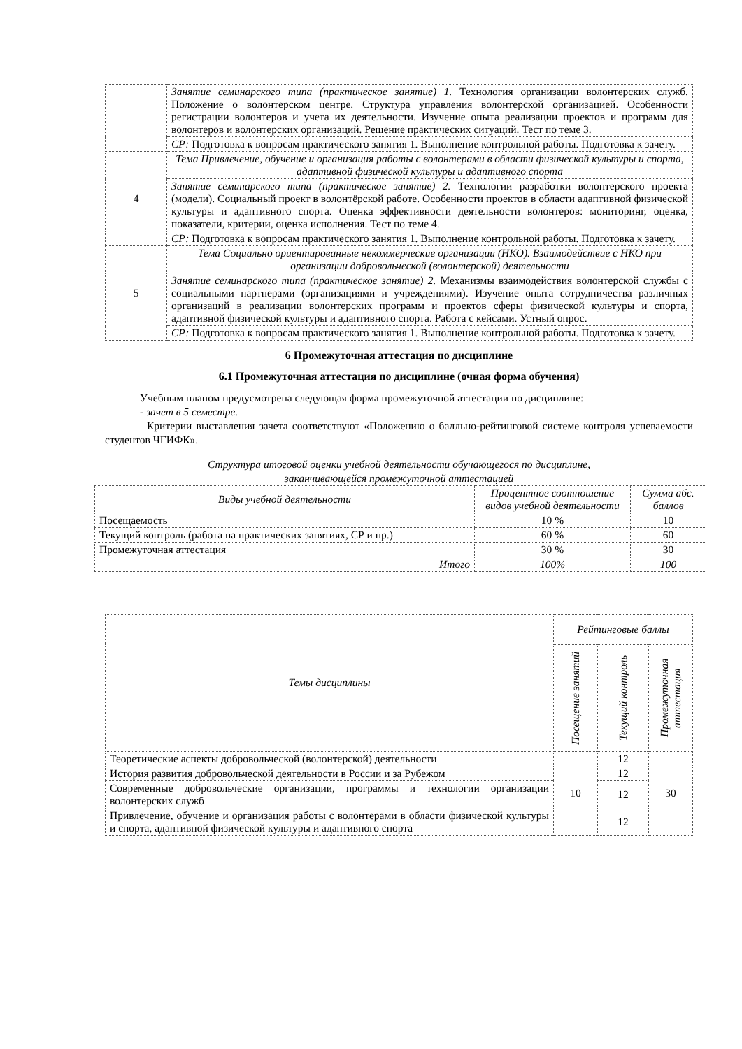| | Занятие семинарского типа (практическое занятие) 1. Технология организации волонтерских служб. Положение о волонтерском центре. Структура управления волонтерской организацией. Особенности регистрации волонтеров и учета их деятельности. Изучение опыта реализации проектов и программ для волонтеров и волонтерских организаций. Решение практических ситуаций. Тест по теме 3. |
| | СР: Подготовка к вопросам практического занятия 1. Выполнение контрольной работы. Подготовка к зачету. |
| 4 | Тема Привлечение, обучение и организация работы с волонтерами в области физической культуры и спорта, адаптивной физической культуры и адаптивного спорта |
| | Занятие семинарского типа (практическое занятие) 2. Технологии разработки волонтерского проекта (модели). Социальный проект в волонтёрской работе. Особенности проектов в области адаптивной физической культуры и адаптивного спорта. Оценка эффективности деятельности волонтеров: мониторинг, оценка, показатели, критерии, оценка исполнения. Тест по теме 4. |
| | СР: Подготовка к вопросам практического занятия 1. Выполнение контрольной работы. Подготовка к зачету. |
| 5 | Тема Социально ориентированные некоммерческие организации (НКО). Взаимодействие с НКО при организации добровольческой (волонтерской) деятельности |
| | Занятие семинарского типа (практическое занятие) 2. Механизмы взаимодействия волонтерской службы с социальными партнерами (организациями и учреждениями). Изучение опыта сотрудничества различных организаций в реализации волонтерских программ и проектов сферы физической культуры и спорта, адаптивной физической культуры и адаптивного спорта. Работа с кейсами. Устный опрос. |
| | СР: Подготовка к вопросам практического занятия 1. Выполнение контрольной работы. Подготовка к зачету. |
6 Промежуточная аттестация по дисциплине
6.1 Промежуточная аттестация по дисциплине (очная форма обучения)
Учебным планом предусмотрена следующая форма промежуточной аттестации по дисциплине:
- зачет в 5 семестре.
Критерии выставления зачета соответствуют «Положению о балльно-рейтинговой системе контроля успеваемости студентов ЧГИФК».
Структура итоговой оценки учебной деятельности обучающегося по дисциплине,
заканчивающейся промежуточной аттестацией
| Виды учебной деятельности | Процентное соотношение видов учебной деятельности | Сумма абс. баллов |
| --- | --- | --- |
| Посещаемость | 10 % | 10 |
| Текущий контроль (работа на практических занятиях, СР и пр.) | 60 % | 60 |
| Промежуточная аттестация | 30 % | 30 |
| Итого | 100% | 100 |
| Темы дисциплины | Рейтинговые баллы | | |
| --- | --- | --- | --- |
| | Посещение занятий | Текущий контроль | Промежуточная аттестация |
| Теоретические аспекты добровольческой (волонтерской) деятельности | 10 | 12 | 30 |
| История развития добровольческой деятельности в России и за Рубежом | | 12 | |
| Современные добровольческие организации, программы и технологии организации волонтерских служб | | 12 | |
| Привлечение, обучение и организация работы с волонтерами в области физической культуры и спорта, адаптивной физической культуры и адаптивного спорта | | 12 | |